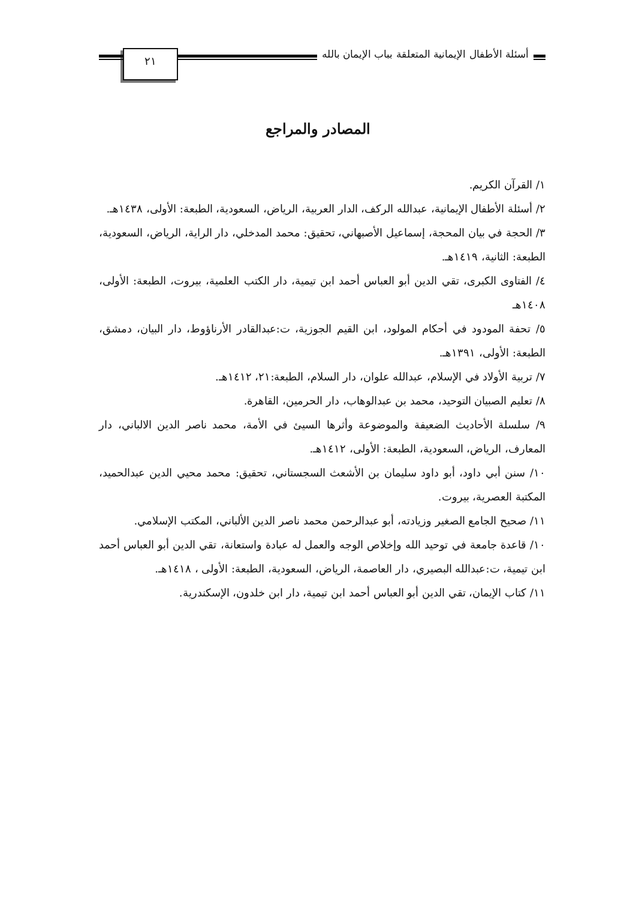أسئلة الأطفال الإيمانية المتعلقة بباب الإيمان بالله
٢١
المصادر والمراجع
١/ القرآن الكريم.
٢/ أسئلة الأطفال الإيمانية، عبدالله الركف، الدار العربية، الرياض، السعودية، الطبعة: الأولى، ١٤٣٨هـ.
٣/ الحجة في بيان المحجة، إسماعيل الأصبهاني، تحقيق: محمد المدخلي، دار الراية، الرياض، السعودية، الطبعة: الثانية، ١٤١٩هـ.
٤/ الفتاوى الكبرى، تقي الدين أبو العباس أحمد ابن تيمية، دار الكتب العلمية، بيروت، الطبعة: الأولى، ١٤٠٨هـ
٥/ تحفة المودود في أحكام المولود، ابن القيم الجوزية، ت:عبدالقادر الأرناؤوط، دار البيان، دمشق، الطبعة: الأولى، ١٣٩١هـ.
٧/ تربية الأولاد في الإسلام، عبدالله علوان، دار السلام، الطبعة:٢١، ١٤١٢هـ.
٨/ تعليم الصبيان التوحيد، محمد بن عبدالوهاب، دار الحرمين، القاهرة.
٩/ سلسلة الأحاديث الضعيفة والموضوعة وأثرها السيئ في الأمة، محمد ناصر الدين الالباني، دار المعارف، الرياض، السعودية، الطبعة: الأولى، ١٤١٢هـ.
١٠/ سنن أبي داود، أبو داود سليمان بن الأشعث السجستاني، تحقيق: محمد محيي الدين عبدالحميد، المكتبة العصرية، بيروت.
١١/ صحيح الجامع الصغير وزيادته، أبو عبدالرحمن محمد ناصر الدين الألباني، المكتب الإسلامي.
١٠/ قاعدة جامعة في توحيد الله وإخلاص الوجه والعمل له عبادة واستعانة، تقي الدين أبو العباس أحمد ابن تيمية، ت:عبدالله البصيري، دار العاصمة، الرياض، السعودية، الطبعة: الأولى ، ١٤١٨هـ.
١١/ كتاب الإيمان، تقي الدين أبو العباس أحمد ابن تيمية، دار ابن خلدون، الإسكندرية.